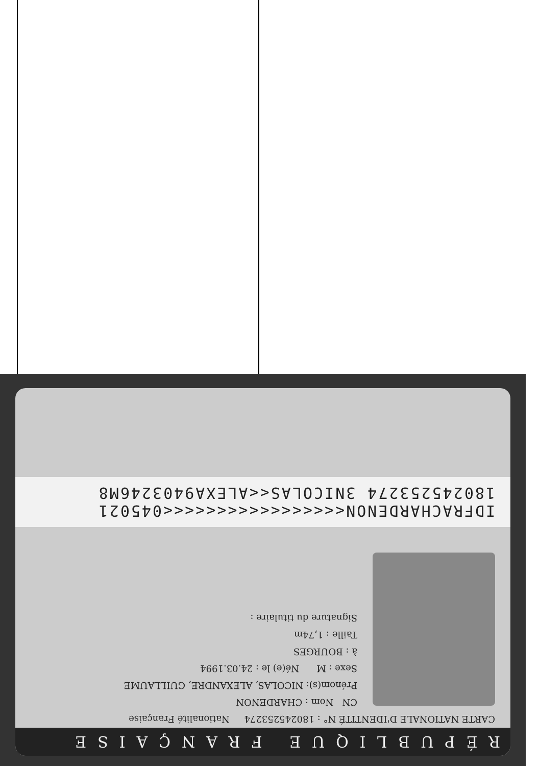RÉPUBLIQUE FRANÇAISE
CARTE NATIONALE D'IDENTITÉ N° : 180245253274 Nationalité Française
CN Nom : CHARDENON
Prénom(s): NICOLAS, ALEXANDRE, GUILLAUME
Sexe : M Né(e) le : 24.03.1994
à : BOURGES
Taille : 1,74m
Signature du titulaire :
IDFRACHARDENON<<<<<<<<<<<<<<<<<045021
180245253274 3NICOLAS<<ALEXA9403246M8